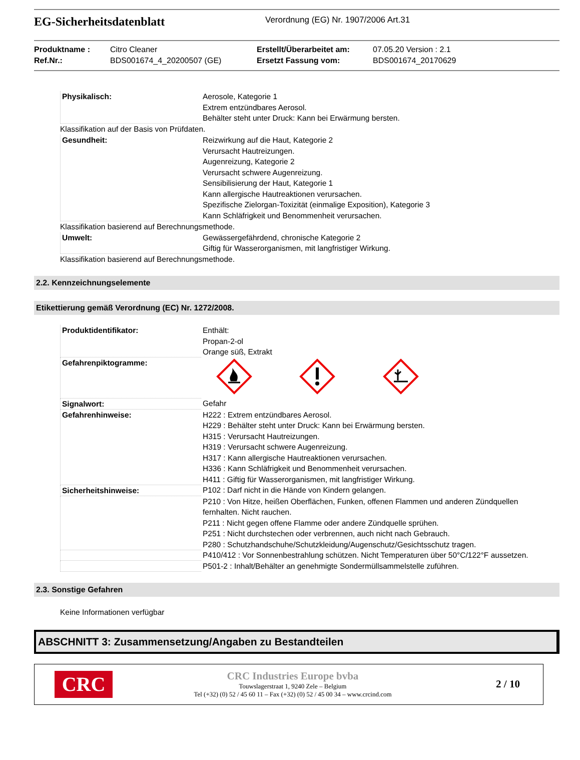EG-Sicherheitsdatenblatt
Verordnung (EG) Nr. 1907/2006 Art.31
Produktname :
Ref.Nr.:
Citro Cleaner
BDS001674_4_20200507 (GE)
Erstellt/Überarbeitet am:
Ersetzt Fassung vom:
07.05.20 Version : 2.1
BDS001674_20170629
| Physikalisch: | Aerosole, Kategorie 1 Extrem entzündbares Aerosol. Behälter steht unter Druck: Kann bei Erwärmung bersten. |
Klassifikation auf der Basis von Prüfdaten.
| Gesundheit: | Reizwirkung auf die Haut, Kategorie 2 Verursacht Hautreizungen. Augenreizung, Kategorie 2 Verursacht schwere Augenreizung. Sensibilisierung der Haut, Kategorie 1 Kann allergische Hautreaktionen verursachen. Spezifische Zielorgan-Toxizität (einmalige Exposition), Kategorie 3 Kann Schläfrigkeit und Benommenheit verursachen. |
Klassifikation basierend auf Berechnungsmethode.
| Umwelt: | Gewässergefährdend, chronische Kategorie 2 Giftig für Wasserorganismen, mit langfristiger Wirkung. |
Klassifikation basierend auf Berechnungsmethode.
2.2. Kennzeichnungselemente
Etikettierung gemäß Verordnung (EC) Nr. 1272/2008.
| Produktidentifikator: | Enthält: Propan-2-ol Orange süß, Extrakt |
| Gefahrenpiktogramme: | |
| Signalwort: | Gefahr |
| Gefahrenhinweise: | H222 : Extrem entzündbares Aerosol. H229 : Behälter steht unter Druck: Kann bei Erwärmung bersten. H315 : Verursacht Hautreizungen. H319 : Verursacht schwere Augenreizung. H317 : Kann allergische Hautreaktionen verursachen. H336 : Kann Schläfrigkeit und Benommenheit verursachen. H411 : Giftig für Wasserorganismen, mit langfristiger Wirkung. |
| Sicherheitshinweise: | P102 : Darf nicht in die Hände von Kindern gelangen. |
| | P210 : Von Hitze, heißen Oberflächen, Funken, offenen Flammen und anderen Zündquellen fernhalten. Nicht rauchen. P211 : Nicht gegen offene Flamme oder andere Zündquelle sprühen. P251 : Nicht durchstechen oder verbrennen, auch nicht nach Gebrauch. P280 : Schutzhandschuhe/Schutzkleidung/Augenschutz/Gesichtsschutz tragen. |
| | P410/412 : Vor Sonnenbestrahlung schützen. Nicht Temperaturen über 50°C/122°F aussetzen. |
| | P501-2 : Inhalt/Behälter an genehmigte Sondermüllsammelstelle zuführen. |
2.3. Sonstige Gefahren
Keine Informationen verfügbar
ABSCHNITT 3: Zusammensetzung/Angaben zu Bestandteilen
CRC
CRC Industries Europe bvba
Touwslagerstraat 1, 9240 Zele – Belgium
Tel (+32) (0) 52 / 45 60 11 – Fax (+32) (0) 52 / 45 00 34 – www.crcind.com
2 / 10